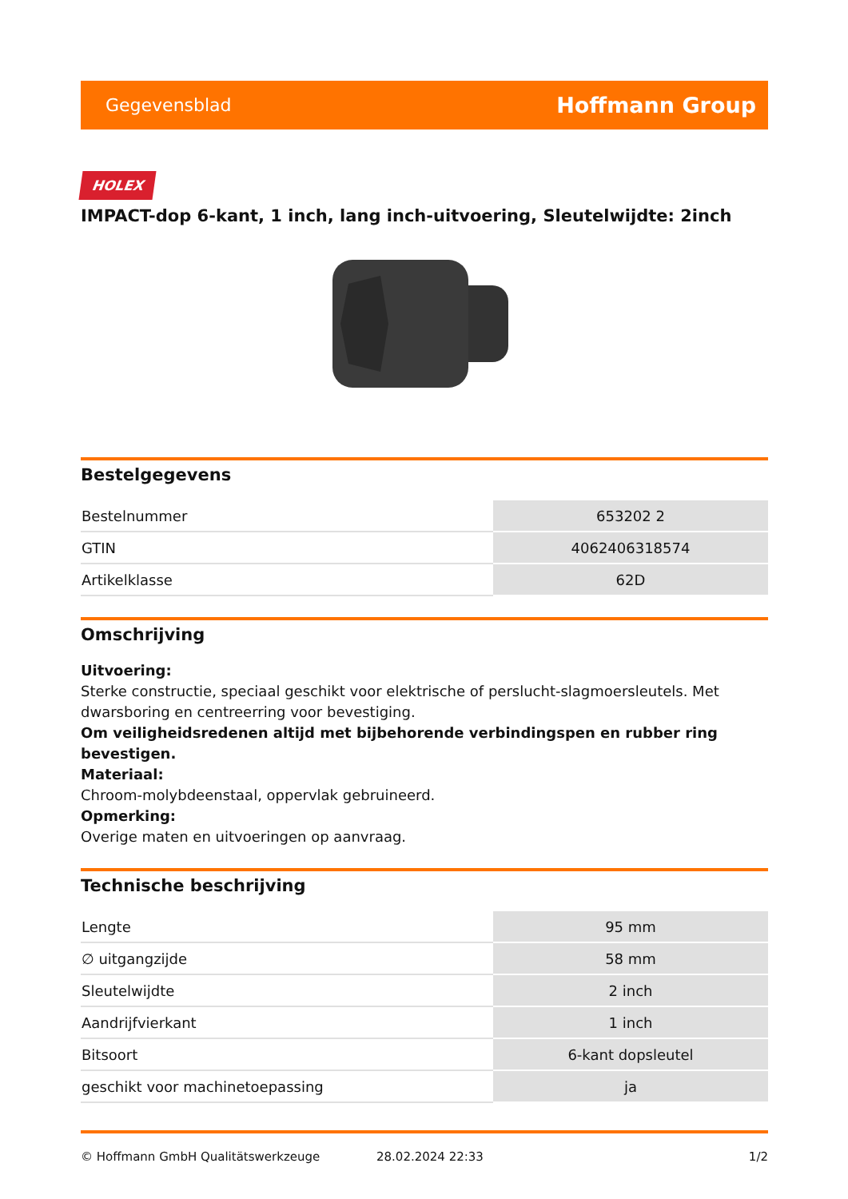Gegevensblad Hoffmann Group
HOLEX
IMPACT-dop 6-kant, 1 inch, lang inch-uitvoering, Sleutelwijdte: 2inch
Bestelgegevens
| Bestelnummer | 653202 2 |
| GTIN | 4062406318574 |
| Artikelklasse | 62D |
Omschrijving
Uitvoering:
Sterke constructie, speciaal geschikt voor elektrische of perslucht-slagmoersleutels. Met dwarsboring en centreerring voor bevestiging.
Om veiligheidsredenen altijd met bijbehorende verbindingspen en rubber ring bevestigen.
Materiaal:
Chroom-molybdeenstaal, oppervlak gebruineerd.
Opmerking:
Overige maten en uitvoeringen op aanvraag.
Technische beschrijving
| Lengte | 95 mm |
| ∅ uitgangzijde | 58 mm |
| Sleutelwijdte | 2 inch |
| Aandrijfvierkant | 1 inch |
| Bitsoort | 6-kant dopsleutel |
| geschikt voor machinetoepassing | ja |
© Hoffmann GmbH Qualitätswerkzeuge 28.02.2024 22:33 1/2